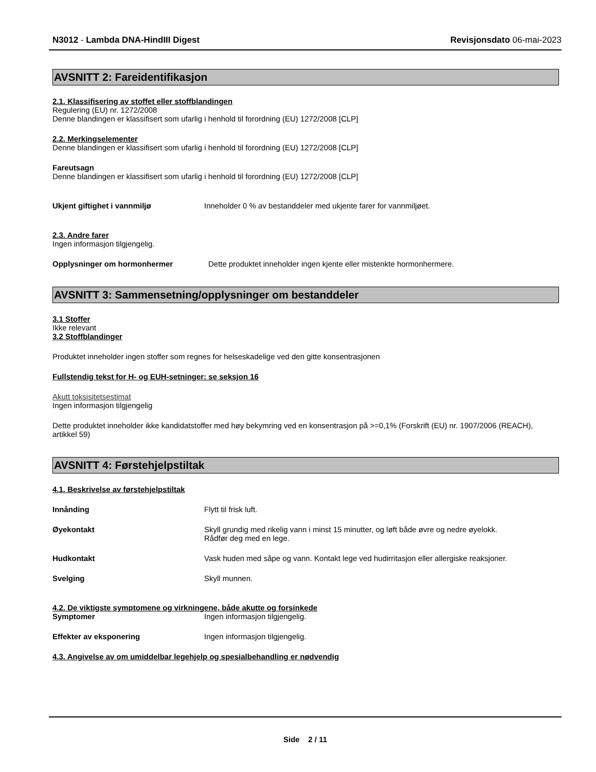N3012 - Lambda DNA-HindIII Digest Revisjonsdato 06-mai-2023
AVSNITT 2: Fareidentifikasjon
2.1. Klassifisering av stoffet eller stoffblandingen
Regulering (EU) nr. 1272/2008
Denne blandingen er klassifisert som ufarlig i henhold til forordning (EU) 1272/2008 [CLP]
2.2. Merkingselementer
Denne blandingen er klassifisert som ufarlig i henhold til forordning (EU) 1272/2008 [CLP]
Fareutsagn
Denne blandingen er klassifisert som ufarlig i henhold til forordning (EU) 1272/2008 [CLP]
Ukjent giftighet i vannmiljø Inneholder 0 % av bestanddeler med ukjente farer for vannmiljøet.
2.3. Andre farer
Ingen informasjon tilgjengelig.
Opplysninger om hormonhermer Dette produktet inneholder ingen kjente eller mistenkte hormonhermere.
AVSNITT 3: Sammensetning/opplysninger om bestanddeler
3.1 Stoffer
Ikke relevant
3.2 Stoffblandinger
Produktet inneholder ingen stoffer som regnes for helseskadelige ved den gitte konsentrasjonen
Fullstendig tekst for H- og EUH-setninger: se seksjon 16
Akutt toksisitetsestimat
Ingen informasjon tilgjengelig
Dette produktet inneholder ikke kandidatstoffer med høy bekymring ved en konsentrasjon på >=0,1% (Forskrift (EU) nr. 1907/2006 (REACH), artikkel 59)
AVSNITT 4: Førstehjelpstiltak
4.1. Beskrivelse av førstehjelpstiltak
Innånding Flytt til frisk luft.
Øyekontakt Skyll grundig med rikelig vann i minst 15 minutter, og løft både øvre og nedre øyelokk.
Rådfør deg med en lege.
Hudkontakt Vask huden med såpe og vann. Kontakt lege ved hudirritasjon eller allergiske reaksjoner.
Svelging Skyll munnen.
4.2. De viktigste symptomene og virkningene, både akutte og forsinkede
Symptomer Ingen informasjon tilgjengelig.
Effekter av eksponering Ingen informasjon tilgjengelig.
4.3. Angivelse av om umiddelbar legehjelp og spesialbehandling er nødvendig
Side 2 / 11